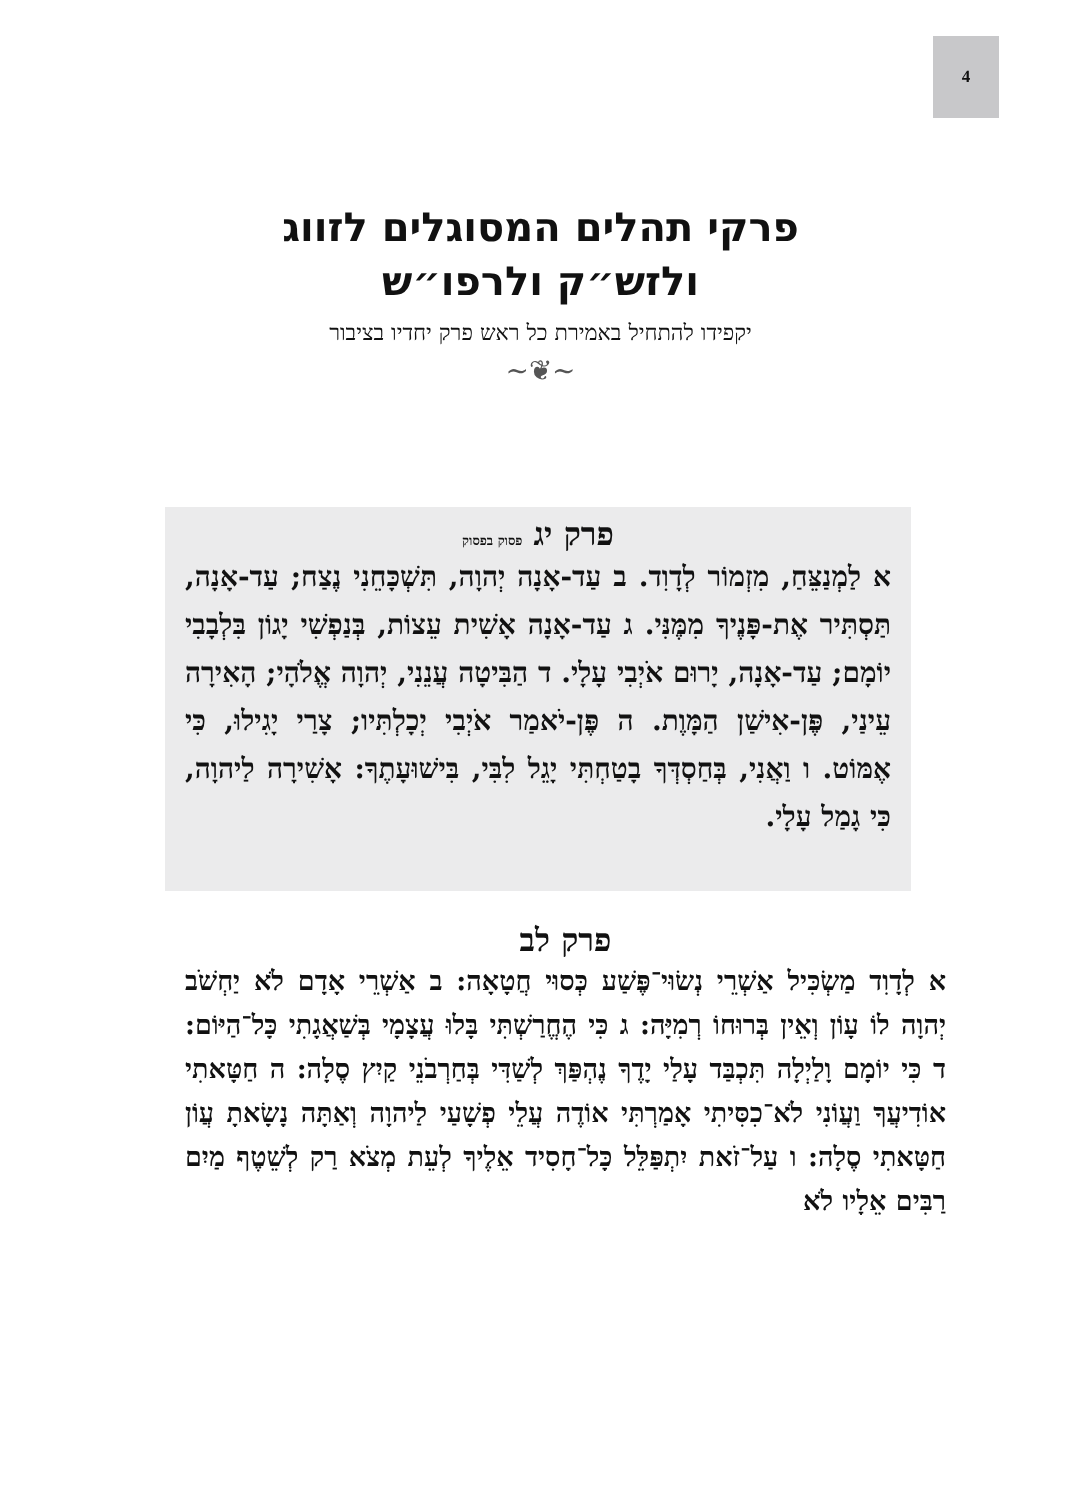4
פרקי תהלים המסוגלים לזווג
ולזש״ק ולרפו״ש
יקפידו להתחיל באמירת כל ראש פרק יחדיו בציבור
~❦~
פרק יג פסוק בפסוק
א לַמְנַצֵּחַ, מִזְמוֹר לְדָוִד. ב עַד-אָנָה יְהוָה, תִּשְׁכָּחֵנִי נֶצַח; עַד-אָנָה, תַּסְתִּיר אֶת-פָּנֶיךָ מִמֶּנִּי. ג עַד-אָנָה אָשִׁית עֵצוֹת, בְּנַפְשִׁי יָגוֹן בִּלְבָבִי יוֹמָם; עַד-אָנָה, יָרוּם אֹיְבִי עָלָי. ד הַבִּיטָה עֲנֵנִי, יְהוָה אֱלֹהָי; הָאִירָה עֵינַי, פֶּן-אִישַׁן הַמָּוֶת. ה פֶּן-יֹאמַר אֹיְבִי יְכָלְתִּיו; צָרַי יָגִילוּ, כִּי אֶמּוֹט. ו וַאֲנִי, בְּחַסְדְּךָ בָטַחְתִּי יָגֵל לִבִּי, בִּישׁוּעָתֶךָ: אָשִׁירָה לַיהוָה, כִּי גָמַל עָלָי.
פרק לב
א לְדָוִד מַשְׂכִּיל אַשְׁרֵי נְשׂוּי־פֶּשַׁע כְּסוּי חֲטָאָה: ב אַשְׁרֵי אָדָם לֹא יַחְשֹׁב יְהוָה לוֹ עָוֹן וְאֵין בְּרוּחוֹ רְמִיָּה: ג כִּי הֶחֱרַשְׁתִּי בָּלוּ עֲצָמָי בְּשַׁאֲגָתִי כָּל־הַיּוֹם: ד כִּי יוֹמָם וָלַיְלָה תִּכְבַּד עָלַי יָדֶךָ נֶהְפַּךְ לְשַׁדִּי בְּחַרְבֹנֵי קַיִץ סֶלָה: ה חַטָּאתִי אוֹדִיעֲךָ וַעֲוֹנִי לֹא־כִסִּיתִי אָמַרְתִּי אוֹדֶה עֲלֵי פְשָׁעַי לַיהוָה וְאַתָּה נָשָׂאתָ עֲוֹן חַטָּאתִי סֶלָה: ו עַל־זֹאת יִתְפַּלֵּל כָּל־חָסִיד אֵלֶיךָ לְעֵת מְצֹא רַק לְשֵׁטֶף מַיִם רַבִּים אֵלָיו לֹא